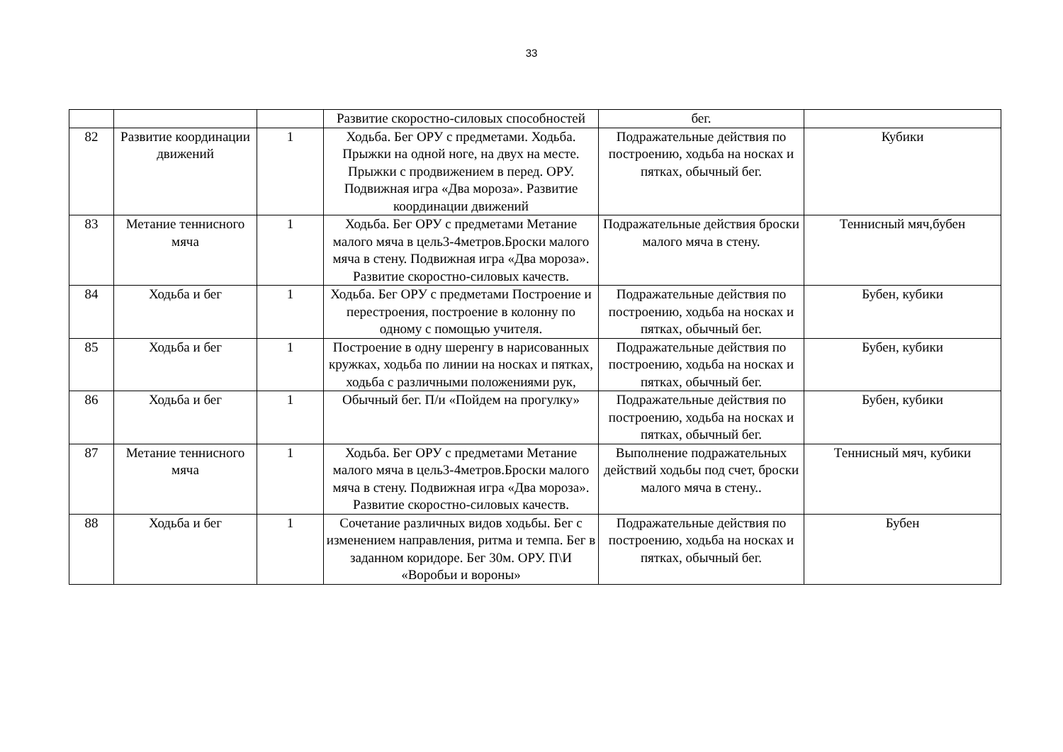33
| | | | Развитие скоростно-силовых способностей | бег. | |
| 82 | Развитие координации движений | 1 | Ходьба. Бег ОРУ с предметами. Ходьба. Прыжки на одной ноге, на двух на месте. Прыжки с продвижением в перед. ОРУ. Подвижная игра «Два мороза». Развитие координации движений | Подражательные действия по построению, ходьба на носках и пятках, обычный бег. | Кубики |
| 83 | Метание теннисного мяча | 1 | Ходьба. Бег ОРУ с предметами Метание малого мяча в цель3-4метров.Броски малого мяча в стену. Подвижная игра «Два мороза». Развитие скоростно-силовых качеств. | Подражательные действия броски малого мяча в стену. | Теннисный мяч,бубен |
| 84 | Ходьба и бег | 1 | Ходьба. Бег ОРУ с предметами Построение и перестроения, построение в колонну по одному с помощью учителя. | Подражательные действия по построению, ходьба на носках и пятках, обычный бег. | Бубен, кубики |
| 85 | Ходьба и бег | 1 | Построение в одну шеренгу в нарисованных кружках, ходьба по линии на носках и пятках, ходьба с различными положениями рук, | Подражательные действия по построению, ходьба на носках и пятках, обычный бег. | Бубен, кубики |
| 86 | Ходьба и бег | 1 | Обычный бег. П/и «Пойдем на прогулку» | Подражательные действия по построению, ходьба на носках и пятках, обычный бег. | Бубен, кубики |
| 87 | Метание теннисного мяча | 1 | Ходьба. Бег ОРУ с предметами Метание малого мяча в цель3-4метров.Броски малого мяча в стену. Подвижная игра «Два мороза». Развитие скоростно-силовых качеств. | Выполнение подражательных действий ходьбы под счет, броски малого мяча в стену.. | Теннисный мяч, кубики |
| 88 | Ходьба и бег | 1 | Сочетание различных видов ходьбы. Бег с изменением направления, ритма и темпа. Бег в заданном коридоре. Бег 30м. ОРУ. П\И «Воробьи и вороны» | Подражательные действия по построению, ходьба на носках и пятках, обычный бег. | Бубен |